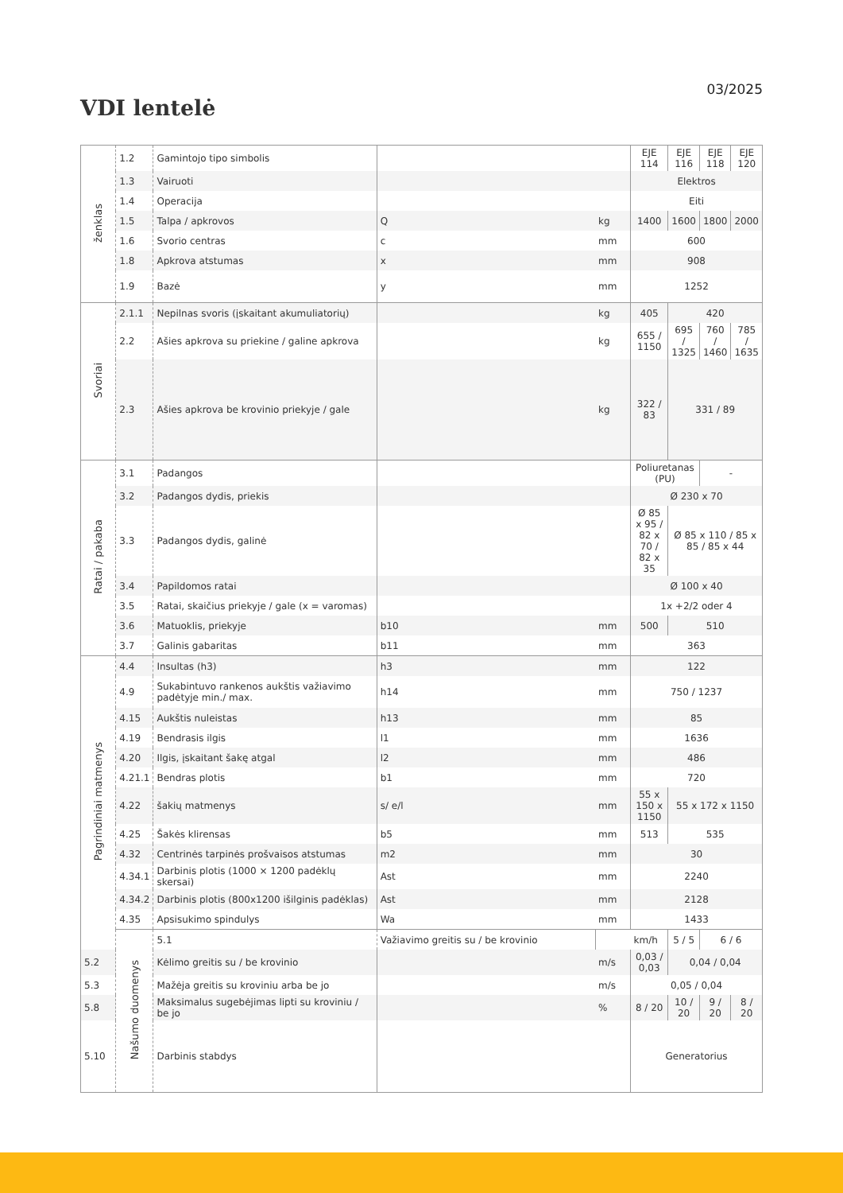03/2025
VDI lentelė
| ženklas | 1.2 | Gamintojo tipo simbolis | | | EJE 114 | EJE 116 | EJE 118 | EJE 120 |
| | 1.3 | Vairuoti | | | Elektros | | | |
| | 1.4 | Operacija | | | Eiti | | | |
| | 1.5 | Talpa / apkrovos | Q | kg | 1400 | 1600 | 1800 | 2000 |
| | 1.6 | Svorio centras | c | mm | 600 | | | |
| | 1.8 | Apkrova atstumas | x | mm | 908 | | | |
| | 1.9 | Bazė | y | mm | 1252 | | | |
| Svoriai | 2.1.1 | Nepilnas svoris (įskaitant akumuliatorių) | | kg | 405 | 420 | | |
| | 2.2 | Ašies apkrova su priekine / galine apkrova | | kg | 655 / 1150 | 695 / 1325 | 760 / 1460 | 785 / 1635 |
| | 2.3 | Ašies apkrova be krovinio priekyje / gale | | kg | 322 / 83 | 331 / 89 | | |
| Ratai / pakaba | 3.1 | Padangos | | | Poliuretanas (PU) | | - | |
| | 3.2 | Padangos dydis, priekis | | | Ø 230 x 70 | | | |
| | 3.3 | Padangos dydis, galinė | | | Ø 85 x 95 / 82 x 70 / 82 x 35 | Ø 85 x 110 / 85 x 85 / 85 x 44 | | |
| | 3.4 | Papildomos ratai | | | Ø 100 x 40 | | | |
| | 3.5 | Ratai, skaičius priekyje / gale (x = varomas) | | | 1x +2/2 oder 4 | | | |
| | 3.6 | Matuoklis, priekyje | b10 | mm | 500 | 510 | | |
| | 3.7 | Galinis gabaritas | b11 | mm | 363 | | | |
| Pagrindiniai matmenys | 4.4 | Insultas (h3) | h3 | mm | 122 | | | |
| | 4.9 | Sukabintuvo rankenos aukštis važiavimo padėtyje min./ max. | h14 | mm | 750 / 1237 | | | |
| | 4.15 | Aukštis nuleistas | h13 | mm | 85 | | | |
| | 4.19 | Bendrasis ilgis | l1 | mm | 1636 | | | |
| | 4.20 | Ilgis, įskaitant šakę atgal | l2 | mm | 486 | | | |
| | 4.21.1 | Bendras plotis | b1 | mm | 720 | | | |
| | 4.22 | šakių matmenys | s/ e/l | mm | 55 x 150 x 1150 | 55 x 172 x 1150 | | |
| | 4.25 | Šakės klirensas | b5 | mm | 513 | 535 | | |
| | 4.32 | Centrinės tarpinės prošvaisos atstumas | m2 | mm | 30 | | | |
| | 4.34.1 | Darbinis plotis (1000 × 1200 padėklų skersai) | Ast | mm | 2240 | | | |
| | 4.34.2 | Darbinis plotis (800x1200 išilginis padėklas) | Ast | mm | 2128 | | | |
| | 4.35 | Apsisukimo spindulys | Wa | mm | 1433 | | | |
| | Našumo duomenys | 5.1 | Važiavimo greitis su / be krovinio | | km/h | 5 / 5 | 6 / 6 | |
| 5.2 | | Kėlimo greitis su / be krovinio | | m/s | 0,03 / 0,03 | 0,04 / 0,04 | | |
| 5.3 | | Mažėja greitis su kroviniu arba be jo | | m/s | 0,05 / 0,04 | | | |
| 5.8 | | Maksimalus sugebėjimas lipti su kroviniu / be jo | | % | 8 / 20 | 10 / 20 | 9 / 20 | 8 / 20 |
| 5.10 | | Darbinis stabdys | | | Generatorius | | | |